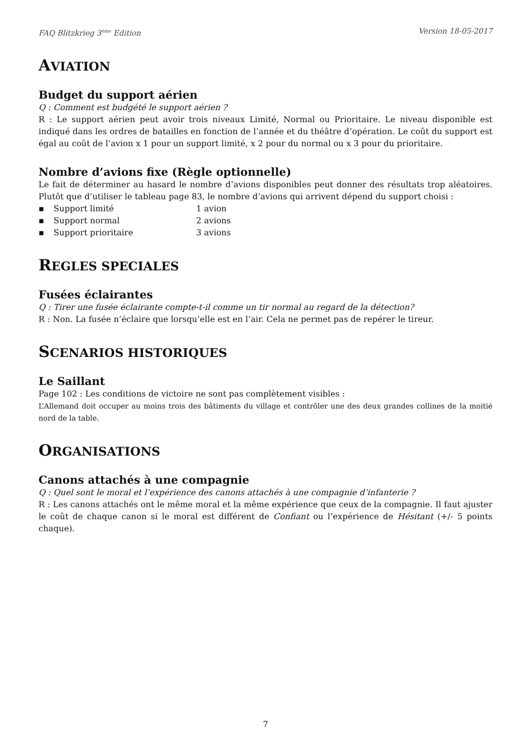FAQ Blitzkrieg 3<sup>ème</sup> Edition Version 18-05-2017
AVIATION
Budget du support aérien
Q : Comment est budgété le support aérien ?
R : Le support aérien peut avoir trois niveaux Limité, Normal ou Prioritaire. Le niveau disponible est indiqué dans les ordres de batailles en fonction de l’année et du théâtre d’opération. Le coût du support est égal au coût de l’avion x 1 pour un support limité, x 2 pour du normal ou x 3 pour du prioritaire.
Nombre d’avions fixe (Règle optionnelle)
Le fait de déterminer au hasard le nombre d’avions disponibles peut donner des résultats trop aléatoires. Plutôt que d’utiliser le tableau page 83, le nombre d’avions qui arrivent dépend du support choisi :
▪ Support limité 1 avion
▪ Support normal 2 avions
▪ Support prioritaire 3 avions
REGLES SPECIALES
Fusées éclairantes
Q : Tirer une fusée éclairante compte-t-il comme un tir normal au regard de la détection?
R : Non. La fusée n’éclaire que lorsqu’elle est en l’air. Cela ne permet pas de repérer le tireur.
SCENARIOS HISTORIQUES
Le Saillant
Page 102 : Les conditions de victoire ne sont pas complètement visibles :
L’Allemand doit occuper au moins trois des bâtiments du village et contrôler une des deux grandes collines de la moitié nord de la table.
ORGANISATIONS
Canons attachés à une compagnie
Q : Quel sont le moral et l’expérience des canons attachés à une compagnie d’infanterie ?
R : Les canons attachés ont le même moral et la même expérience que ceux de la compagnie. Il faut ajuster le coût de chaque canon si le moral est différent de Confiant ou l’expérience de Hésitant (+/- 5 points chaque).
7